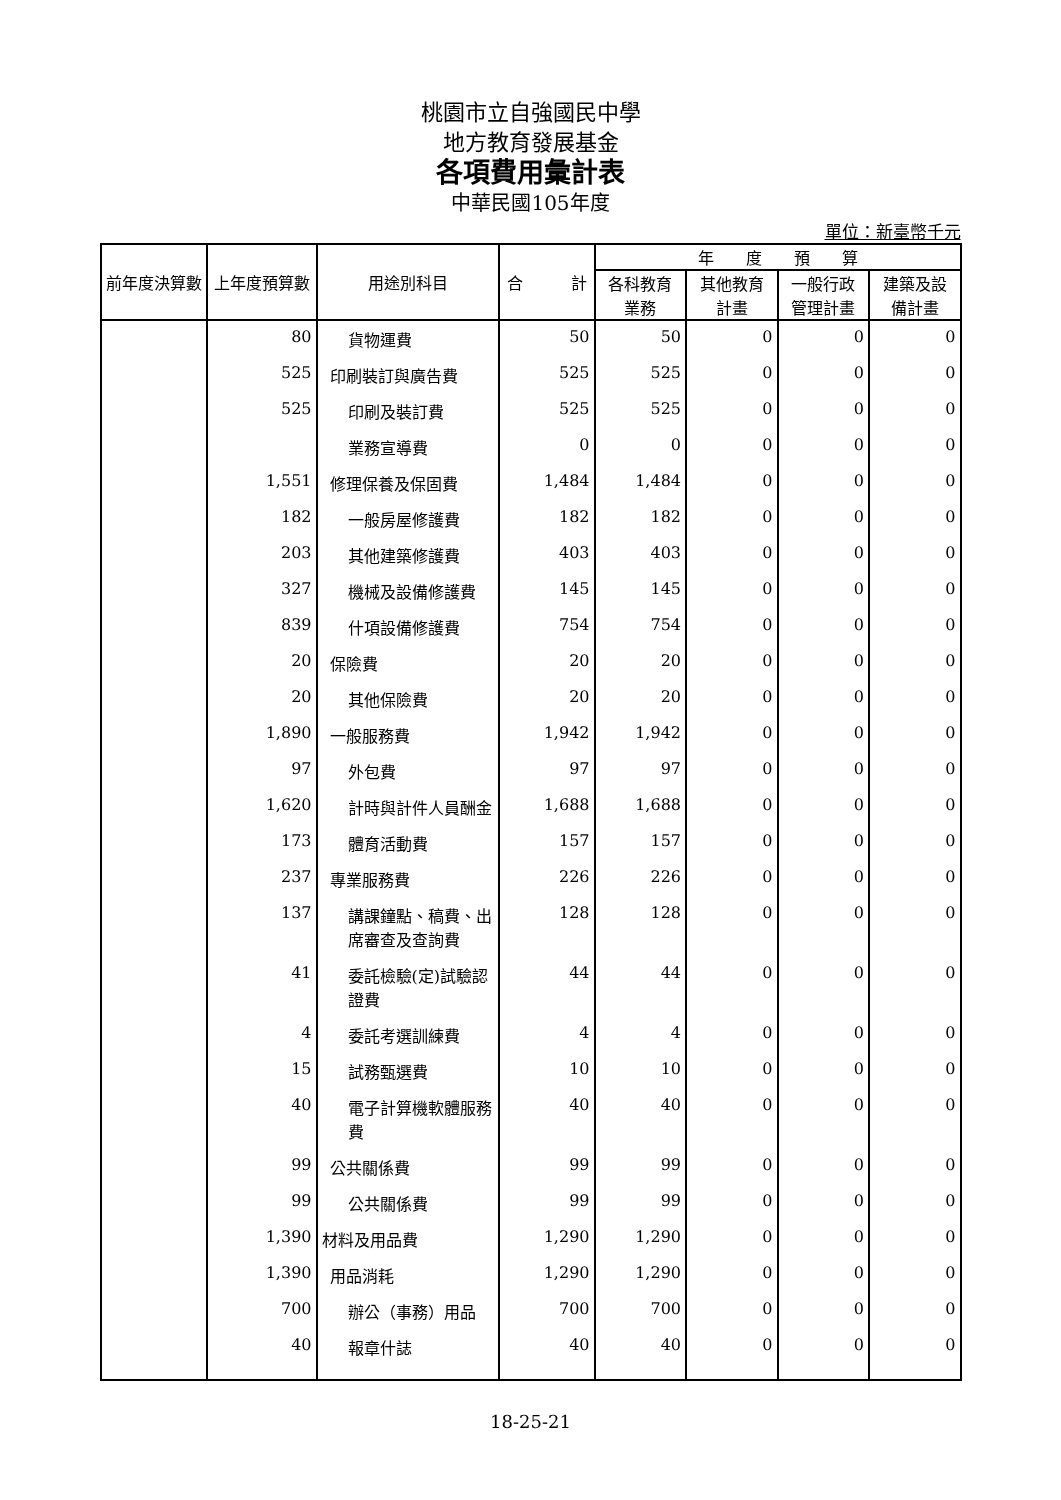桃園市立自強國民中學
地方教育發展基金
各項費用彙計表
中華民國105年度
單位：新臺幣千元
| 前年度決算數 | 上年度預算數 | 用途別科目 | 合 計 | 年 度 預 算 | | | |
| --- | --- | --- | --- | --- | --- | --- | --- |
| | | | | 各科教育 業務 | 其他教育 計畫 | 一般行政 管理計畫 | 建築及設 備計畫 |
| | 80 | 貨物運費 | 50 | 50 | 0 | 0 | 0 |
| | 525 | 印刷裝訂與廣告費 | 525 | 525 | 0 | 0 | 0 |
| | 525 | 印刷及裝訂費 | 525 | 525 | 0 | 0 | 0 |
| | | 業務宣導費 | 0 | 0 | 0 | 0 | 0 |
| | 1,551 | 修理保養及保固費 | 1,484 | 1,484 | 0 | 0 | 0 |
| | 182 | 一般房屋修護費 | 182 | 182 | 0 | 0 | 0 |
| | 203 | 其他建築修護費 | 403 | 403 | 0 | 0 | 0 |
| | 327 | 機械及設備修護費 | 145 | 145 | 0 | 0 | 0 |
| | 839 | 什項設備修護費 | 754 | 754 | 0 | 0 | 0 |
| | 20 | 保險費 | 20 | 20 | 0 | 0 | 0 |
| | 20 | 其他保險費 | 20 | 20 | 0 | 0 | 0 |
| | 1,890 | 一般服務費 | 1,942 | 1,942 | 0 | 0 | 0 |
| | 97 | 外包費 | 97 | 97 | 0 | 0 | 0 |
| | 1,620 | 計時與計件人員酬金 | 1,688 | 1,688 | 0 | 0 | 0 |
| | 173 | 體育活動費 | 157 | 157 | 0 | 0 | 0 |
| | 237 | 專業服務費 | 226 | 226 | 0 | 0 | 0 |
| | 137 | 講課鐘點、稿費、出席審查及查詢費 | 128 | 128 | 0 | 0 | 0 |
| | 41 | 委託檢驗(定)試驗認證費 | 44 | 44 | 0 | 0 | 0 |
| | 4 | 委託考選訓練費 | 4 | 4 | 0 | 0 | 0 |
| | 15 | 試務甄選費 | 10 | 10 | 0 | 0 | 0 |
| | 40 | 電子計算機軟體服務費 | 40 | 40 | 0 | 0 | 0 |
| | 99 | 公共關係費 | 99 | 99 | 0 | 0 | 0 |
| | 99 | 公共關係費 | 99 | 99 | 0 | 0 | 0 |
| | 1,390 | 材料及用品費 | 1,290 | 1,290 | 0 | 0 | 0 |
| | 1,390 | 用品消耗 | 1,290 | 1,290 | 0 | 0 | 0 |
| | 700 | 辦公（事務）用品 | 700 | 700 | 0 | 0 | 0 |
| | 40 | 報章什誌 | 40 | 40 | 0 | 0 | 0 |
18-25-21